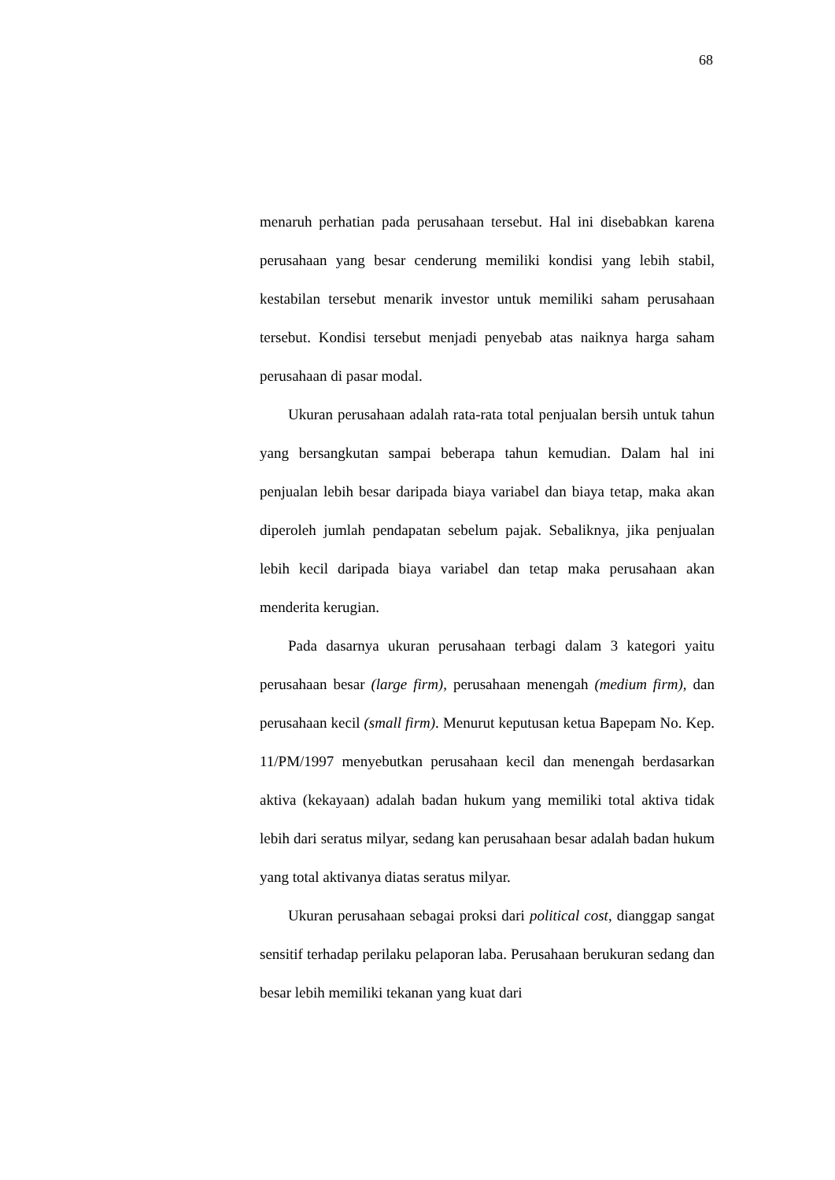68
menaruh perhatian pada perusahaan tersebut. Hal ini disebabkan karena perusahaan yang besar cenderung memiliki kondisi yang lebih stabil, kestabilan tersebut menarik investor untuk memiliki saham perusahaan tersebut. Kondisi tersebut menjadi penyebab atas naiknya harga saham perusahaan di pasar modal.
Ukuran perusahaan adalah rata-rata total penjualan bersih untuk tahun yang bersangkutan sampai beberapa tahun kemudian. Dalam hal ini penjualan lebih besar daripada biaya variabel dan biaya tetap, maka akan diperoleh jumlah pendapatan sebelum pajak. Sebaliknya, jika penjualan lebih kecil daripada biaya variabel dan tetap maka perusahaan akan menderita kerugian.
Pada dasarnya ukuran perusahaan terbagi dalam 3 kategori yaitu perusahaan besar (large firm), perusahaan menengah (medium firm), dan perusahaan kecil (small firm). Menurut keputusan ketua Bapepam No. Kep. 11/PM/1997 menyebutkan perusahaan kecil dan menengah berdasarkan aktiva (kekayaan) adalah badan hukum yang memiliki total aktiva tidak lebih dari seratus milyar, sedang kan perusahaan besar adalah badan hukum yang total aktivanya diatas seratus milyar.
Ukuran perusahaan sebagai proksi dari political cost, dianggap sangat sensitif terhadap perilaku pelaporan laba. Perusahaan berukuran sedang dan besar lebih memiliki tekanan yang kuat dari